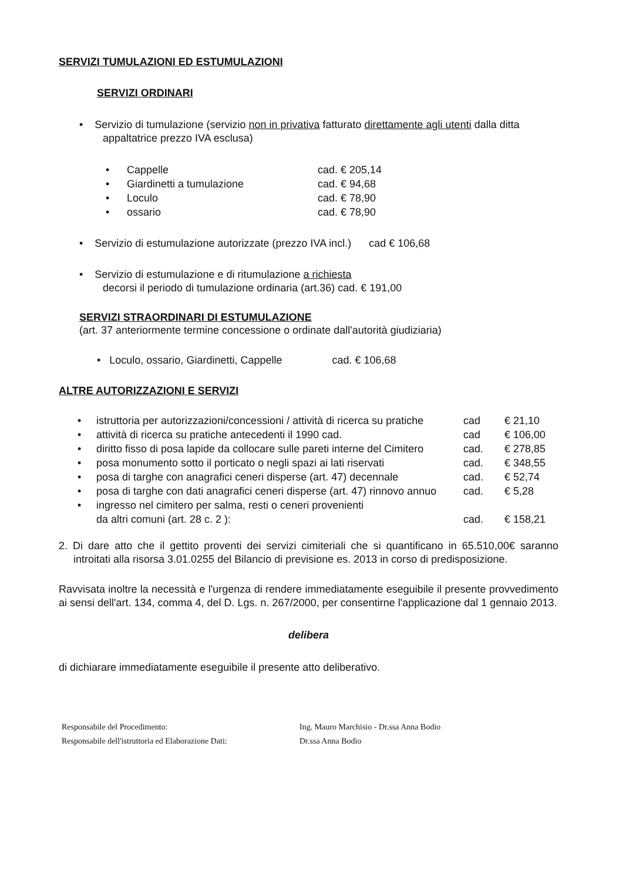SERVIZI TUMULAZIONI ED ESTUMULAZIONI
SERVIZI ORDINARI
• Servizio di tumulazione (servizio non in privativa fatturato direttamente agli utenti dalla ditta
appaltatrice prezzo IVA esclusa)
| • | Cappelle | cad. € 205,14 |
| • | Giardinetti a tumulazione | cad. € 94,68 |
| • | Loculo | cad. € 78,90 |
| • | ossario | cad. € 78,90 |
• Servizio di estumulazione autorizzate (prezzo IVA incl.) cad € 106,68
• Servizio di estumulazione e di ritumulazione a richiesta
decorsi il periodo di tumulazione ordinaria (art.36) cad. € 191,00
SERVIZI STRAORDINARI DI ESTUMULAZIONE
(art. 37 anteriormente termine concessione o ordinate dall'autorità giudiziaria)
• Loculo, ossario, Giardinetti, Cappelle cad. € 106,68
ALTRE AUTORIZZAZIONI E SERVIZI
| • | istruttoria per autorizzazioni/concessioni / attività di ricerca su pratiche | cad | € 21,10 |
| • | attività di ricerca su pratiche antecedenti il 1990 cad. | cad | € 106,00 |
| • | diritto fisso di posa lapide da collocare sulle pareti interne del Cimitero | cad. | € 278,85 |
| • | posa monumento sotto il porticato o negli spazi ai lati riservati | cad. | € 348,55 |
| • | posa di targhe con anagrafici ceneri disperse (art. 47) decennale | cad. | € 52,74 |
| • | posa di targhe con dati anagrafici ceneri disperse (art. 47) rinnovo annuo | cad. | € 5,28 |
| • | ingresso nel cimitero per salma, resti o ceneri provenienti da altri comuni (art. 28 c. 2 ): | cad. | € 158,21 |
2. Di dare atto che il gettito proventi dei servizi cimiteriali che si quantificano in 65.510,00€ saranno introitati alla risorsa 3.01.0255 del Bilancio di previsione es. 2013 in corso di predisposizione.
Ravvisata inoltre la necessità e l'urgenza di rendere immediatamente eseguibile il presente provvedimento ai sensi dell'art. 134, comma 4, del D. Lgs. n. 267/2000, per consentirne l'applicazione dal 1 gennaio 2013.
delibera
di dichiarare immediatamente eseguibile il presente atto deliberativo.
| Responsabile del Procedimento: | Ing. Mauro Marchisio - Dr.ssa Anna Bodio |
| Responsabile dell'istruttoria ed Elaborazione Dati: | Dr.ssa Anna Bodio |